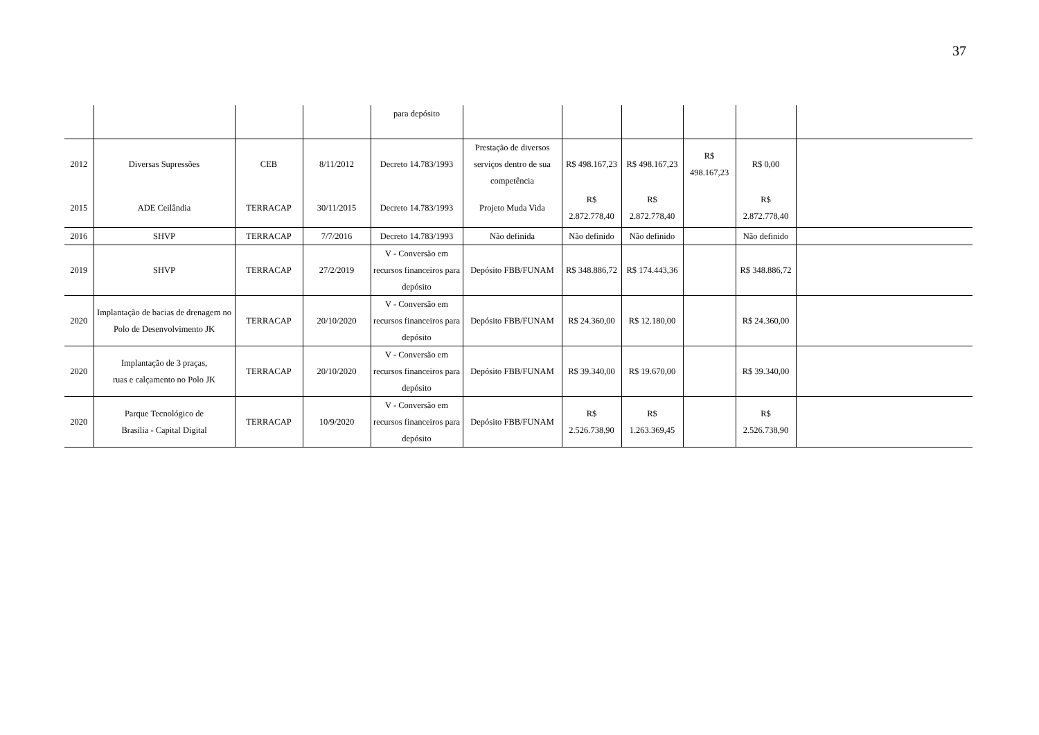37
| | | | | para depósito | | | | | | |
| 2012 | Diversas Supressões | CEB | 8/11/2012 | Decreto 14.783/1993 | Prestação de diversos serviços dentro de sua competência | R$ 498.167,23 | R$ 498.167,23 | R$ 498.167,23 | R$ 0,00 | |
| 2015 | ADE Ceilândia | TERRACAP | 30/11/2015 | Decreto 14.783/1993 | Projeto Muda Vida | R$ 2.872.778,40 | R$ 2.872.778,40 | | R$ 2.872.778,40 | |
| 2016 | SHVP | TERRACAP | 7/7/2016 | Decreto 14.783/1993 | Não definida | Não definido | Não definido | | Não definido | |
| 2019 | SHVP | TERRACAP | 27/2/2019 | V - Conversão em recursos financeiros para depósito | Depósito FBB/FUNAM | R$ 348.886,72 | R$ 174.443,36 | | R$ 348.886,72 | |
| 2020 | Implantação de bacias de drenagem no Polo de Desenvolvimento JK | TERRACAP | 20/10/2020 | V - Conversão em recursos financeiros para depósito | Depósito FBB/FUNAM | R$ 24.360,00 | R$ 12.180,00 | | R$ 24.360,00 | |
| 2020 | Implantação de 3 praças, ruas e calçamento no Polo JK | TERRACAP | 20/10/2020 | V - Conversão em recursos financeiros para depósito | Depósito FBB/FUNAM | R$ 39.340,00 | R$ 19.670,00 | | R$ 39.340,00 | |
| 2020 | Parque Tecnológico de Brasília - Capital Digital | TERRACAP | 10/9/2020 | V - Conversão em recursos financeiros para depósito | Depósito FBB/FUNAM | R$ 2.526.738,90 | R$ 1.263.369,45 | | R$ 2.526.738,90 | |